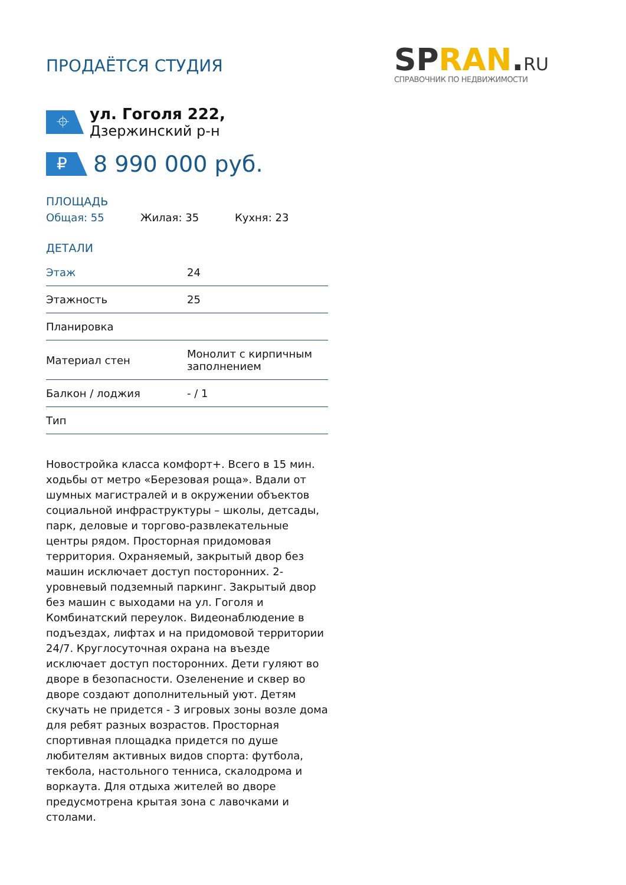ПРОДАЁТСЯ СТУДИЯ
SPRAN.RU
СПРАВОЧНИК ПО НЕДВИЖИМОСТИ
⌖
ул. Гоголя 222, Дзержинский р-н
₽
8 990 000 руб.
ПЛОЩАДЬ
Общая: 55 Жилая: 35 Кухня: 23
ДЕТАЛИ
| Этаж | 24 |
| Этажность | 25 |
| Планировка | |
| Материал стен | Монолит с кирпичным заполнением |
| Балкон / лоджия | - / 1 |
| Тип | |
Новостройка класса комфорт+. Всего в 15 мин. ходьбы от метро «Березовая роща». Вдали от шумных магистралей и в окружении объектов социальной инфраструктуры – школы, детсады, парк, деловые и торгово-развлекательные центры рядом. Просторная придомовая территория. Охраняемый, закрытый двор без машин исключает доступ посторонних. 2-уровневый подземный паркинг. Закрытый двор без машин с выходами на ул. Гоголя и Комбинатский переулок. Видеонаблюдение в подъездах, лифтах и на придомовой территории 24/7. Круглосуточная охрана на въезде исключает доступ посторонних. Дети гуляют во дворе в безопасности. Озеленение и сквер во дворе создают дополнительный уют. Детям скучать не придется - 3 игровых зоны возле дома для ребят разных возрастов. Просторная спортивная площадка придется по душе любителям активных видов спорта: футбола, текбола, настольного тенниса, скалодрома и воркаута. Для отдыха жителей во дворе предусмотрена крытая зона с лавочками и столами.